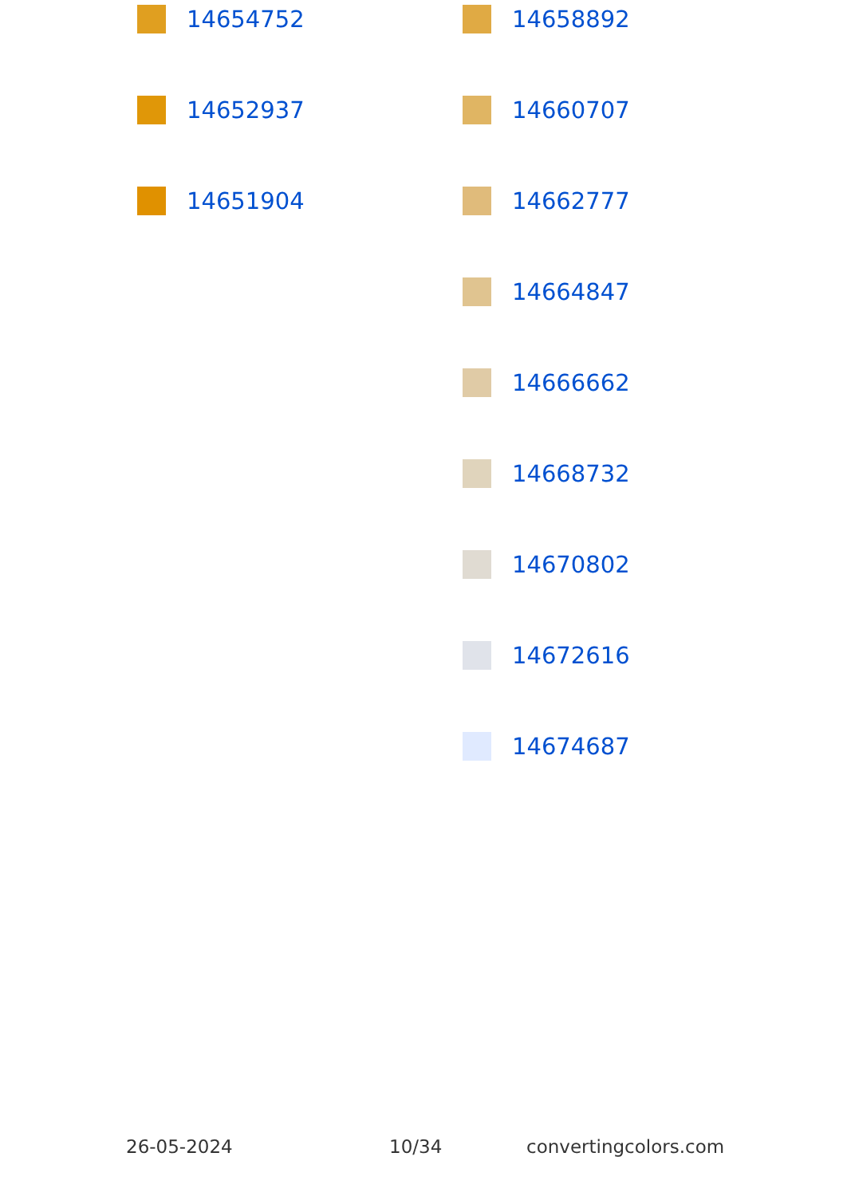14654752
14652937
14651904
14658892
14660707
14662777
14664847
14666662
14668732
14670802
14672616
14674687
26-05-2024 10/34 convertingcolors.com